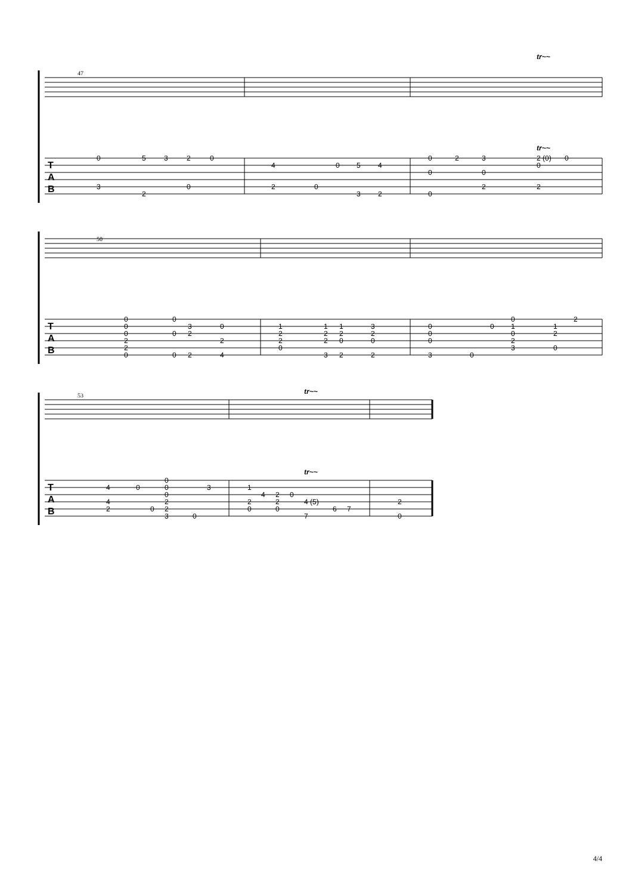47
T
A
B
0
5
3
2
0
3
2
0
4
0
5
4
2
0
3
2
0
2
3
2 (0)
0
0
0
0
0
2
2
tr~~
tr~~
50
T
A
B
0
0
0
2
2
0
0
0
0
3
2
2
0
2
4
1
2
2
0
1
2
2
3
1
2
0
2
3
2
0
2
0
0
0
3
0
0
0
1
0
2
3
1
2
0
2
53
T
A
B
4
4
2
0
0
0
0
0
2
2
3
0
3
1
2
0
4
2
2
0
0
4 (5)
7
6
7
2
0
tr~~
tr~~
4/4